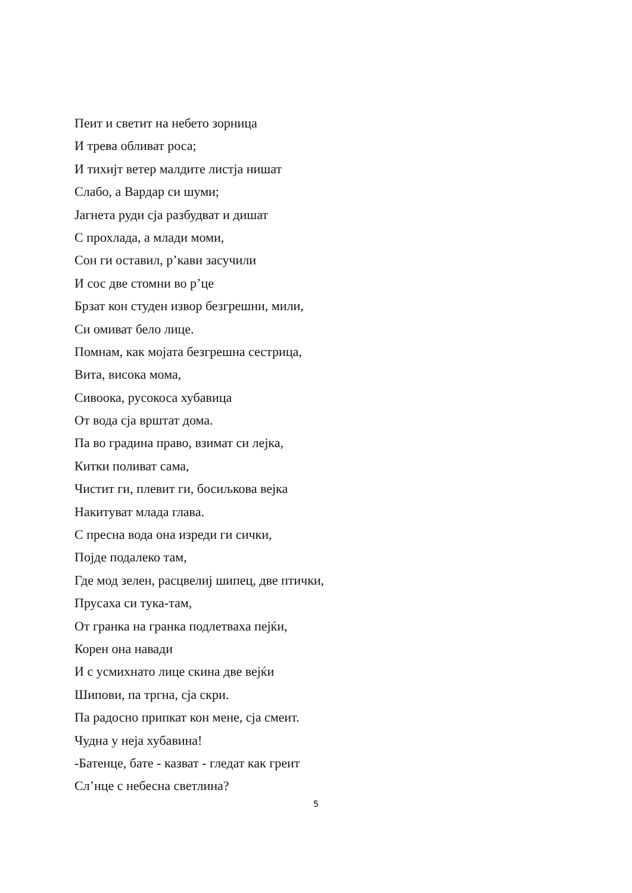Пеит и светит на небето зорница
И трева обливат роса;
И тихијт ветер малдите листја нишат
Слабо, а Вардар си шуми;
Јагнета руди сја разбудват и дишат
С прохлада, а млади моми,
Сон ги оставил, р’кави засучили
И сос две стомни во р’це
Брзат кон студен извор безгрешни, мили,
Си омиват бело лице.
Помнам, как мојата безгрешна сестрица,
Вита, висока мома,
Сивоока, русокоса хубавица
От вода сја врштат дома.
Па во градина право, взимат си лејка,
Китки поливат сама,
Чистит ги, плевит ги, босиљкова вејка
Накитуват млада глава.
С пресна вода она изреди ги сички,
Појде подалеко там,
Где мод зелен, расцвелиј шипец, две птички,
Прусаха си тука-там,
От гранка на гранка подлетваха пејќи,
Корен она навади
И с усмихнато лице скина две вејќи
Шипови, па тргна, сја скри.
Па радосно припкат кон мене, сја смеит.
Чудна у неја хубавина!
-Батенце, бате - казват - гледат как греит
Сл’нце с небесна светлина?
5